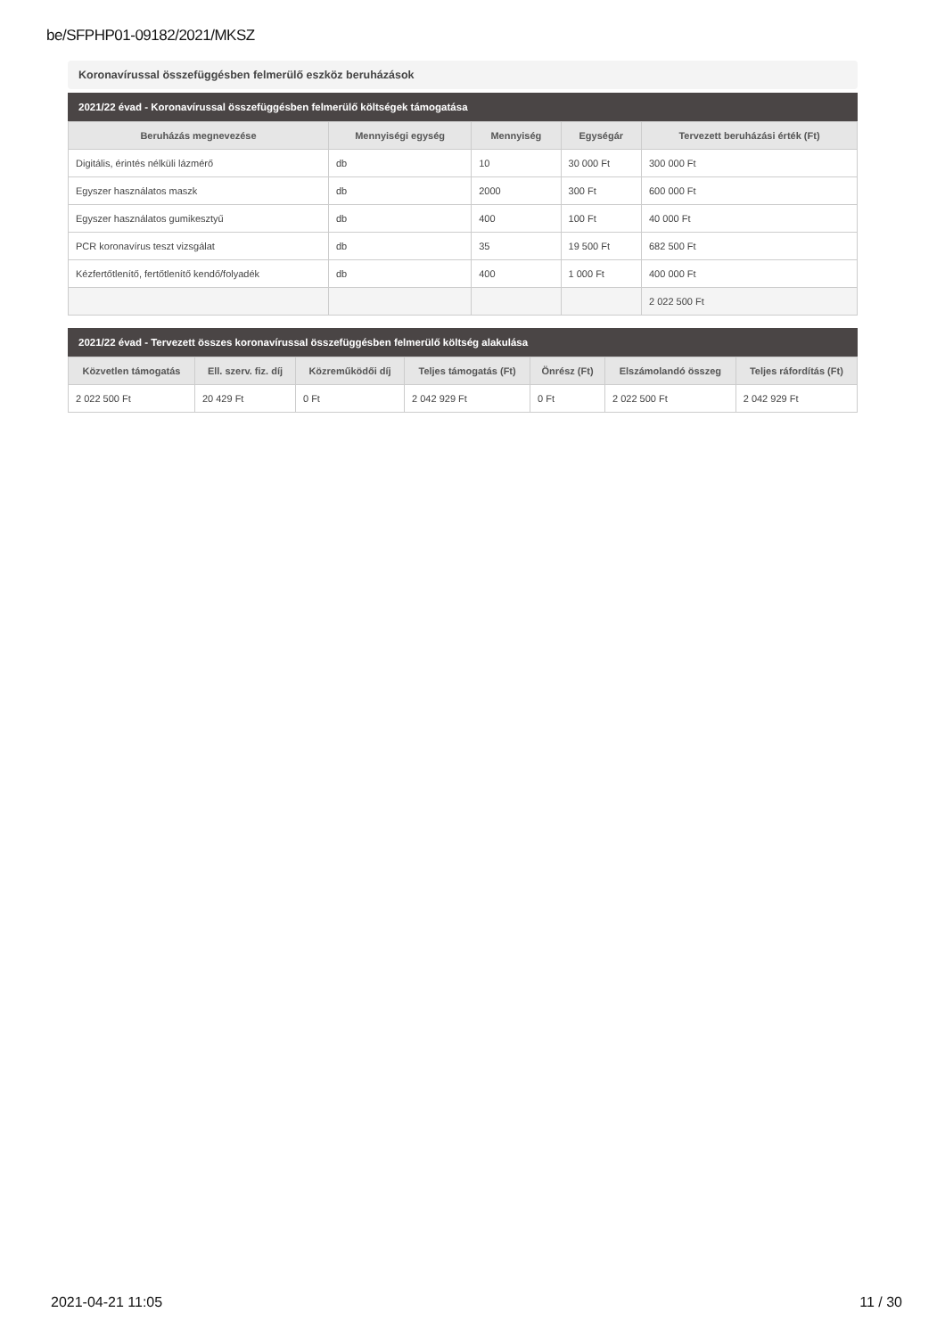be/SFPHP01-09182/2021/MKSZ
Koronavírussal összefüggésben felmerülő eszköz beruházások
2021/22 évad - Koronavírussal összefüggésben felmerülő költségek támogatása
| Beruházás megnevezése | Mennyiségi egység | Mennyiség | Egységár | Tervezett beruházási érték (Ft) |
| --- | --- | --- | --- | --- |
| Digitális, érintés nélküli lázmérő | db | 10 | 30 000 Ft | 300 000 Ft |
| Egyszer használatos maszk | db | 2000 | 300 Ft | 600 000 Ft |
| Egyszer használatos gumikesztyű | db | 400 | 100 Ft | 40 000 Ft |
| PCR koronavírus teszt vizsgálat | db | 35 | 19 500 Ft | 682 500 Ft |
| Kézfertőtlenítő, fertőtlenítő kendő/folyadék | db | 400 | 1 000 Ft | 400 000 Ft |
| | | | | 2 022 500 Ft |
2021/22 évad - Tervezett összes koronavírussal összefüggésben felmerülő költség alakulása
| Közvetlen támogatás | Ell. szerv. fiz. díj | Közreműködői díj | Teljes támogatás (Ft) | Önrész (Ft) | Elszámolandó összeg | Teljes ráfordítás (Ft) |
| --- | --- | --- | --- | --- | --- | --- |
| 2 022 500 Ft | 20 429 Ft | 0 Ft | 2 042 929 Ft | 0 Ft | 2 022 500 Ft | 2 042 929 Ft |
2021-04-21 11:05 11 / 30